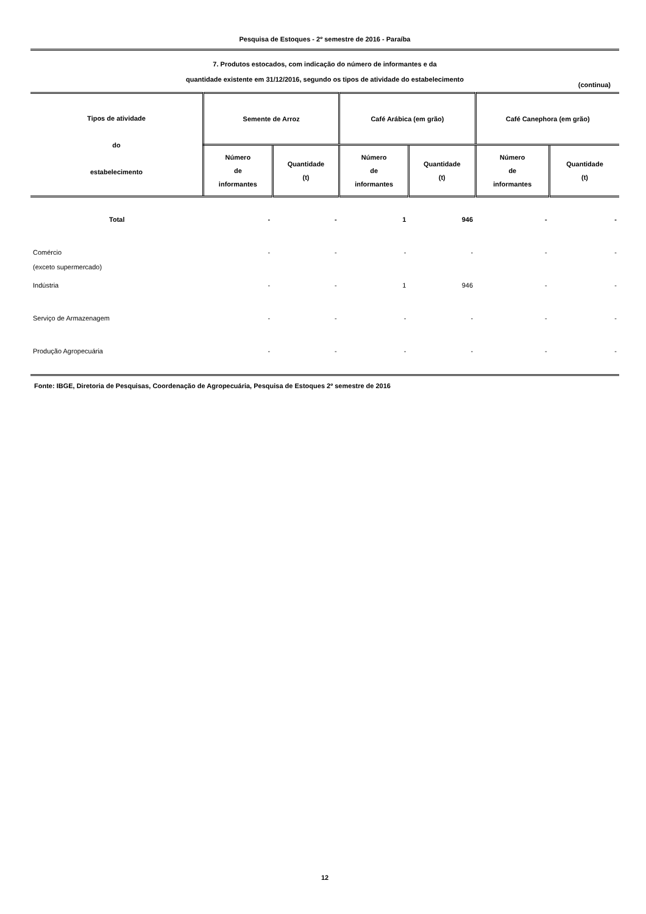Pesquisa de Estoques - 2º semestre de 2016 - Paraíba
7. Produtos estocados, com indicação do número de informantes e da
quantidade existente em 31/12/2016, segundo os tipos de atividade do estabelecimento
(continua)
| Tipos de atividade do estabelecimento | Semente de Arroz | | Café Arábica (em grão) | | Café Canephora (em grão) | |
| --- | --- | --- | --- | --- | --- | --- |
| | Número de informantes | Quantidade (t) | Número de informantes | Quantidade (t) | Número de informantes | Quantidade (t) |
| Total | - | - | 1 | 946 | - | - |
| Comércio (exceto supermercado) | - | - | - | - | - | - |
| Indústria | - | - | 1 | 946 | - | - |
| Serviço de Armazenagem | - | - | - | - | - | - |
| Produção Agropecuária | - | - | - | - | - | - |
Fonte: IBGE, Diretoria de Pesquisas, Coordenação de Agropecuária, Pesquisa de Estoques 2º semestre de 2016
12